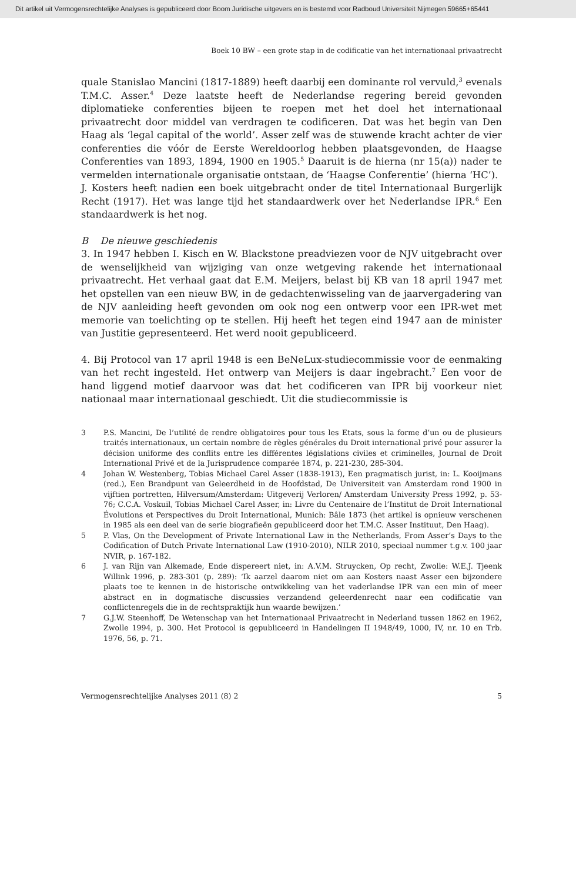Dit artikel uit Vermogensrechtelijke Analyses is gepubliceerd door Boom Juridische uitgevers en is bestemd voor Radboud Universiteit Nijmegen 59665+65441
Boek 10 BW – een grote stap in de codificatie van het internationaal privaatrecht
quale Stanislao Mancini (1817-1889) heeft daarbij een dominante rol vervuld,<sup>3</sup> evenals T.M.C. Asser.<sup>4</sup> Deze laatste heeft de Nederlandse regering bereid gevonden diplomatieke conferenties bijeen te roepen met het doel het internationaal privaatrecht door middel van verdragen te codificeren. Dat was het begin van Den Haag als ‘legal capital of the world’. Asser zelf was de stuwende kracht achter de vier conferenties die vóór de Eerste Wereldoorlog hebben plaatsgevonden, de Haagse Conferenties van 1893, 1894, 1900 en 1905.<sup>5</sup> Daaruit is de hierna (nr 15(a)) nader te vermelden internationale organisatie ontstaan, de ‘Haagse Conferentie’ (hierna ‘HC’).
J. Kosters heeft nadien een boek uitgebracht onder de titel Internationaal Burgerlijk Recht (1917). Het was lange tijd het standaardwerk over het Nederlandse IPR.<sup>6</sup> Een standaardwerk is het nog.
B De nieuwe geschiedenis
3. In 1947 hebben I. Kisch en W. Blackstone preadviezen voor de NJV uitgebracht over de wenselijkheid van wijziging van onze wetgeving rakende het internationaal privaatrecht. Het verhaal gaat dat E.M. Meijers, belast bij KB van 18 april 1947 met het opstellen van een nieuw BW, in de gedachtenwisseling van de jaarvergadering van de NJV aanleiding heeft gevonden om ook nog een ontwerp voor een IPR-wet met memorie van toelichting op te stellen. Hij heeft het tegen eind 1947 aan de minister van Justitie gepresenteerd. Het werd nooit gepubliceerd.
4. Bij Protocol van 17 april 1948 is een BeNeLux-studiecommissie voor de eenmaking van het recht ingesteld. Het ontwerp van Meijers is daar ingebracht.<sup>7</sup> Een voor de hand liggend motief daarvoor was dat het codificeren van IPR bij voorkeur niet nationaal maar internationaal geschiedt. Uit die studiecommissie is
3 P.S. Mancini, De l’utilité de rendre obligatoires pour tous les Etats, sous la forme d’un ou de plusieurs traités internationaux, un certain nombre de règles générales du Droit international privé pour assurer la décision uniforme des conflits entre les différentes législations civiles et criminelles, Journal de Droit International Privé et de la Jurisprudence comparée 1874, p. 221-230, 285-304.
4 Johan W. Westenberg, Tobias Michael Carel Asser (1838-1913), Een pragmatisch jurist, in: L. Kooijmans (red.), Een Brandpunt van Geleerdheid in de Hoofdstad, De Universiteit van Amsterdam rond 1900 in vijftien portretten, Hilversum/Amsterdam: Uitgeverij Verloren/ Amsterdam University Press 1992, p. 53-76; C.C.A. Voskuil, Tobias Michael Carel Asser, in: Livre du Centenaire de l’Institut de Droit International Évolutions et Perspectives du Droit International, Munich: Bâle 1873 (het artikel is opnieuw verschenen in 1985 als een deel van de serie biografieën gepubliceerd door het T.M.C. Asser Instituut, Den Haag).
5 P. Vlas, On the Development of Private International Law in the Netherlands, From Asser’s Days to the Codification of Dutch Private International Law (1910-2010), NILR 2010, speciaal nummer t.g.v. 100 jaar NVIR, p. 167-182.
6 J. van Rijn van Alkemade, Ende dispereert niet, in: A.V.M. Struycken, Op recht, Zwolle: W.E.J. Tjeenk Willink 1996, p. 283-301 (p. 289): ‘Ik aarzel daarom niet om aan Kosters naast Asser een bijzondere plaats toe te kennen in de historische ontwikkeling van het vaderlandse IPR van een min of meer abstract en in dogmatische discussies verzandend geleerdenrecht naar een codificatie van conflictenregels die in de rechtspraktijk hun waarde bewijzen.’
7 G.J.W. Steenhoff, De Wetenschap van het Internationaal Privaatrecht in Nederland tussen 1862 en 1962, Zwolle 1994, p. 300. Het Protocol is gepubliceerd in Handelingen II 1948/49, 1000, IV, nr. 10 en Trb. 1976, 56, p. 71.
Vermogensrechtelijke Analyses 2011 (8) 2 5